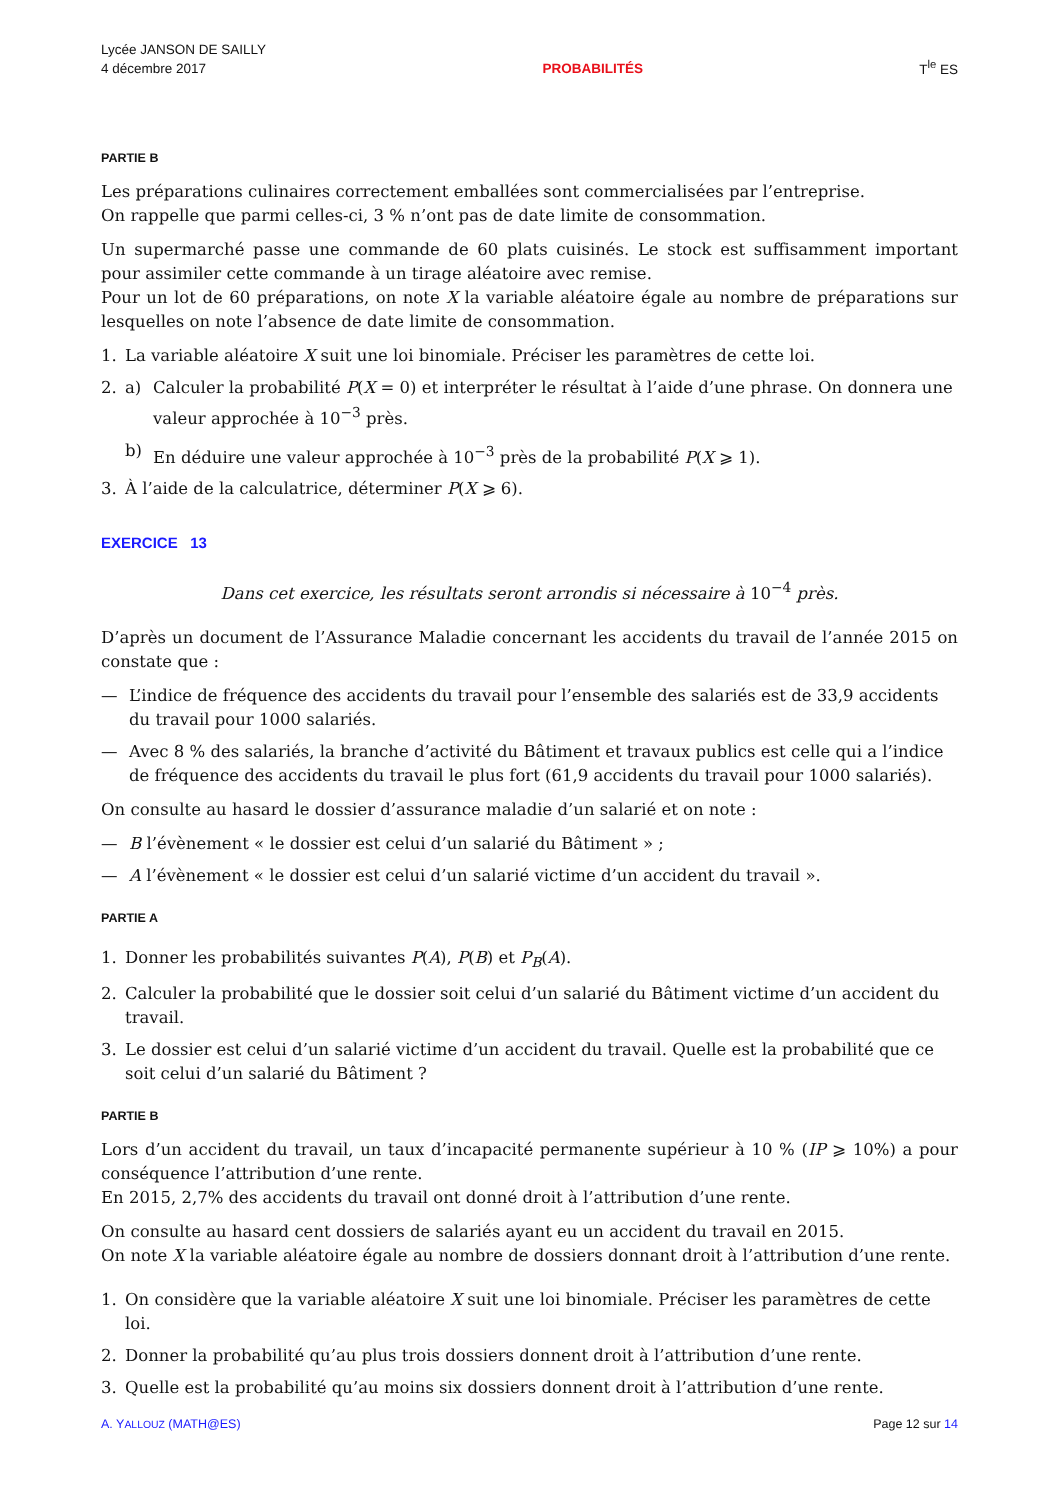Lycée JANSON DE SAILLY
4 décembre 2017
PROBABILITÉS
T<sup>le</sup> ES
PARTIE B
Les préparations culinaires correctement emballées sont commercialisées par l’entreprise.
On rappelle que parmi celles-ci, 3 % n’ont pas de date limite de consommation.
Un supermarché passe une commande de 60 plats cuisinés. Le stock est suffisamment important pour assimiler cette commande à un tirage aléatoire avec remise.
Pour un lot de 60 préparations, on note X la variable aléatoire égale au nombre de préparations sur lesquelles on note l’absence de date limite de consommation.
1. La variable aléatoire X suit une loi binomiale. Préciser les paramètres de cette loi.
2. a) Calculer la probabilité P(X = 0) et interpréter le résultat à l’aide d’une phrase. On donnera une valeur approchée à 10<sup>−3</sup> près.
b) En déduire une valeur approchée à 10<sup>−3</sup> près de la probabilité P(X ⩾ 1).
3. À l’aide de la calculatrice, déterminer P(X ⩾ 6).
EXERCICE 13
Dans cet exercice, les résultats seront arrondis si nécessaire à 10<sup>−4</sup> près.
D’après un document de l’Assurance Maladie concernant les accidents du travail de l’année 2015 on constate que :
— L’indice de fréquence des accidents du travail pour l’ensemble des salariés est de 33,9 accidents du travail pour 1000 salariés.
— Avec 8 % des salariés, la branche d’activité du Bâtiment et travaux publics est celle qui a l’indice de fréquence des accidents du travail le plus fort (61,9 accidents du travail pour 1000 salariés).
On consulte au hasard le dossier d’assurance maladie d’un salarié et on note :
— B l’évènement « le dossier est celui d’un salarié du Bâtiment » ;
— A l’évènement « le dossier est celui d’un salarié victime d’un accident du travail ».
PARTIE A
1. Donner les probabilités suivantes P(A), P(B) et P<sub>B</sub>(A).
2. Calculer la probabilité que le dossier soit celui d’un salarié du Bâtiment victime d’un accident du travail.
3. Le dossier est celui d’un salarié victime d’un accident du travail. Quelle est la probabilité que ce soit celui d’un salarié du Bâtiment ?
PARTIE B
Lors d’un accident du travail, un taux d’incapacité permanente supérieur à 10 % (IP ⩾ 10%) a pour conséquence l’attribution d’une rente.
En 2015, 2,7% des accidents du travail ont donné droit à l’attribution d’une rente.
On consulte au hasard cent dossiers de salariés ayant eu un accident du travail en 2015.
On note X la variable aléatoire égale au nombre de dossiers donnant droit à l’attribution d’une rente.
1. On considère que la variable aléatoire X suit une loi binomiale. Préciser les paramètres de cette loi.
2. Donner la probabilité qu’au plus trois dossiers donnent droit à l’attribution d’une rente.
3. Quelle est la probabilité qu’au moins six dossiers donnent droit à l’attribution d’une rente.
A. YALLOUZ (MATH@ES) Page 12 sur 14